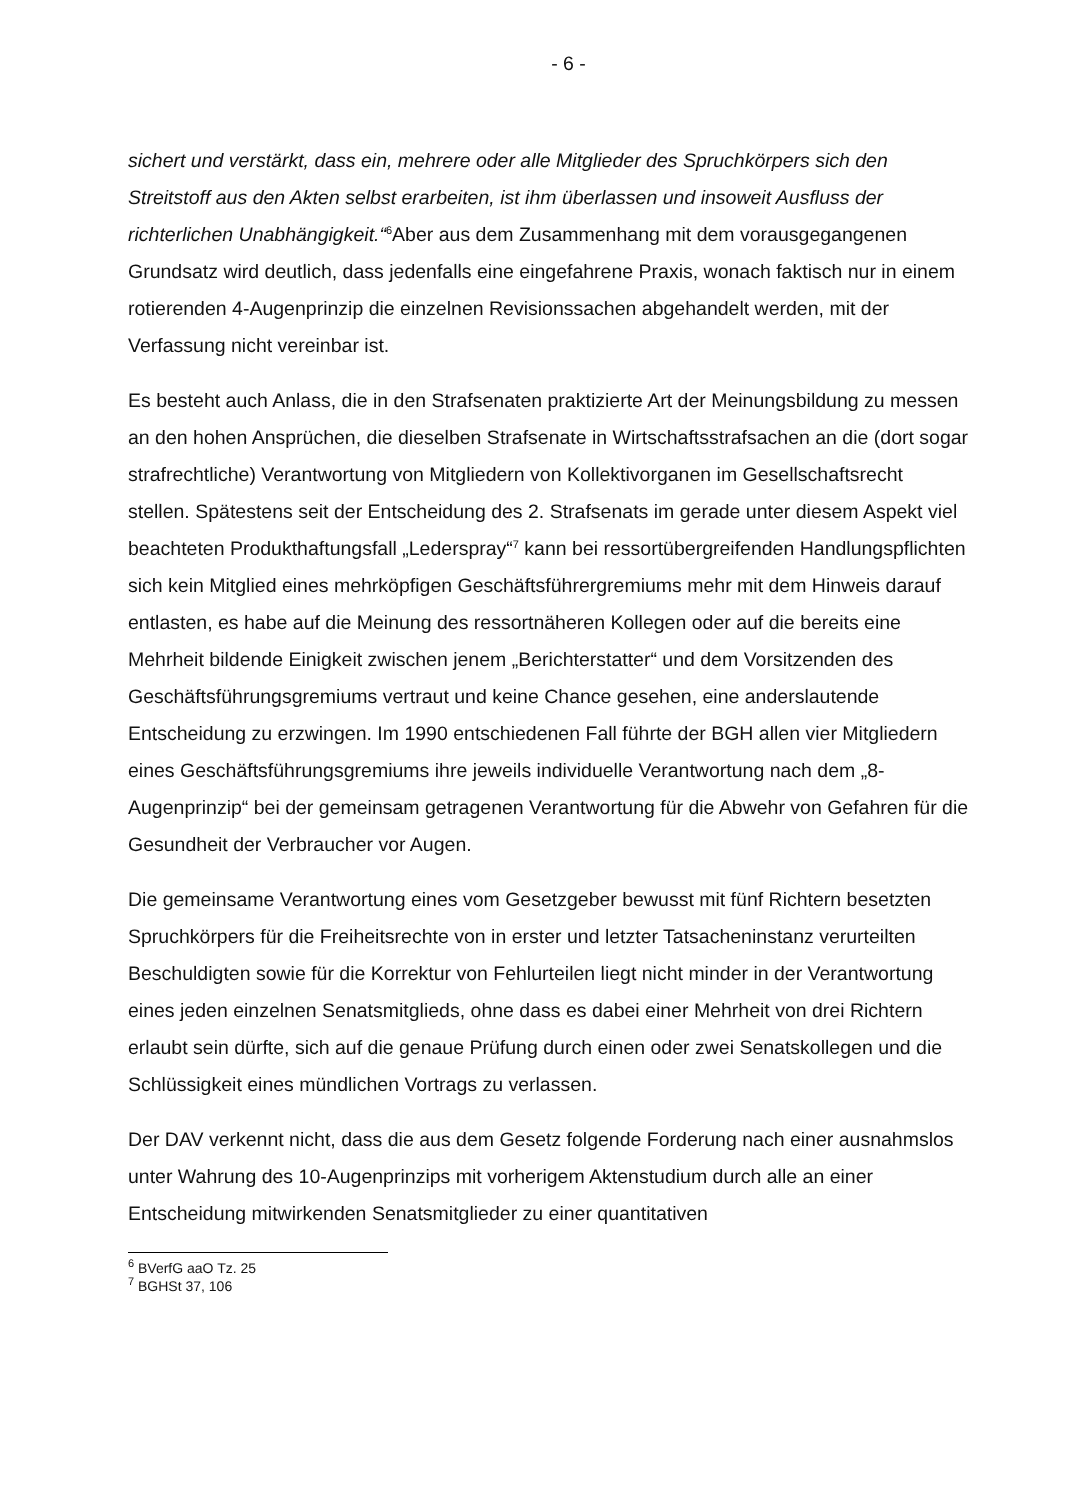- 6 -
sichert und verstärkt, dass ein, mehrere oder alle Mitglieder des Spruchkörpers sich den Streitstoff aus den Akten selbst erarbeiten, ist ihm überlassen und insoweit Ausfluss der richterlichen Unabhängigkeit.“<sup>6</sup>Aber aus dem Zusammenhang mit dem vorausgegangenen Grundsatz wird deutlich, dass jedenfalls eine eingefahrene Praxis, wonach faktisch nur in einem rotierenden 4-Augenprinzip die einzelnen Revisionssachen abgehandelt werden, mit der Verfassung nicht vereinbar ist.
Es besteht auch Anlass, die in den Strafsenaten praktizierte Art der Meinungsbildung zu messen an den hohen Ansprüchen, die dieselben Strafsenate in Wirtschaftsstrafsachen an die (dort sogar strafrechtliche) Verantwortung von Mitgliedern von Kollektivorganen im Gesellschaftsrecht stellen. Spätestens seit der Entscheidung des 2. Strafsenats im gerade unter diesem Aspekt viel beachteten Produkthaftungsfall „Lederspray“<sup>7</sup> kann bei ressortübergreifenden Handlungspflichten sich kein Mitglied eines mehrköpfigen Geschäftsführergremiums mehr mit dem Hinweis darauf entlasten, es habe auf die Meinung des ressortnäheren Kollegen oder auf die bereits eine Mehrheit bildende Einigkeit zwischen jenem „Berichterstatter“ und dem Vorsitzenden des Geschäftsführungsgremiums vertraut und keine Chance gesehen, eine anderslautende Entscheidung zu erzwingen. Im 1990 entschiedenen Fall führte der BGH allen vier Mitgliedern eines Geschäftsführungsgremiums ihre jeweils individuelle Verantwortung nach dem „8-Augenprinzip“ bei der gemeinsam getragenen Verantwortung für die Abwehr von Gefahren für die Gesundheit der Verbraucher vor Augen.
Die gemeinsame Verantwortung eines vom Gesetzgeber bewusst mit fünf Richtern besetzten Spruchkörpers für die Freiheitsrechte von in erster und letzter Tatsacheninstanz verurteilten Beschuldigten sowie für die Korrektur von Fehlurteilen liegt nicht minder in der Verantwortung eines jeden einzelnen Senatsmitglieds, ohne dass es dabei einer Mehrheit von drei Richtern erlaubt sein dürfte, sich auf die genaue Prüfung durch einen oder zwei Senatskollegen und die Schlüssigkeit eines mündlichen Vortrags zu verlassen.
Der DAV verkennt nicht, dass die aus dem Gesetz folgende Forderung nach einer ausnahmslos unter Wahrung des 10-Augenprinzips mit vorherigem Aktenstudium durch alle an einer Entscheidung mitwirkenden Senatsmitglieder zu einer quantitativen
<sup>6</sup> BVerfG aaO Tz. 25
<sup>7</sup> BGHSt 37, 106